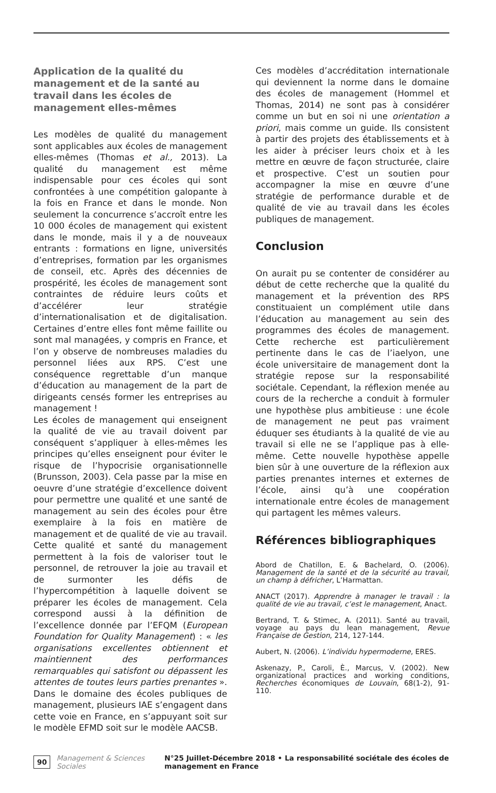Application de la qualité du management et de la santé au travail dans les écoles de management elles-mêmes
Les modèles de qualité du management sont applicables aux écoles de management elles-mêmes (Thomas et al., 2013). La qualité du management est même indispensable pour ces écoles qui sont confrontées à une compétition galopante à la fois en France et dans le monde. Non seulement la concurrence s’accroît entre les 10 000 écoles de management qui existent dans le monde, mais il y a de nouveaux entrants : formations en ligne, universités d’entreprises, formation par les organismes de conseil, etc. Après des décennies de prospérité, les écoles de management sont contraintes de réduire leurs coûts et d’accélérer leur stratégie d’internationalisation et de digitalisation. Certaines d’entre elles font même faillite ou sont mal managées, y compris en France, et l’on y observe de nombreuses maladies du personnel liées aux RPS. C’est une conséquence regrettable d’un manque d’éducation au management de la part de dirigeants censés former les entreprises au management !
Les écoles de management qui enseignent la qualité de vie au travail doivent par conséquent s’appliquer à elles-mêmes les principes qu’elles enseignent pour éviter le risque de l’hypocrisie organisationnelle (Brunsson, 2003). Cela passe par la mise en oeuvre d’une stratégie d’excellence doivent pour permettre une qualité et une santé de management au sein des écoles pour être exemplaire à la fois en matière de management et de qualité de vie au travail. Cette qualité et santé du management permettent à la fois de valoriser tout le personnel, de retrouver la joie au travail et de surmonter les défis de l’hypercompétition à laquelle doivent se préparer les écoles de management. Cela correspond aussi à la définition de l’excellence donnée par l’EFQM (European Foundation for Quality Management) : « les organisations excellentes obtiennent et maintiennent des performances remarquables qui satisfont ou dépassent les attentes de toutes leurs parties prenantes ». Dans le domaine des écoles publiques de management, plusieurs IAE s’engagent dans cette voie en France, en s’appuyant soit sur le modèle EFMD soit sur le modèle AACSB.
Ces modèles d’accréditation internationale qui deviennent la norme dans le domaine des écoles de management (Hommel et Thomas, 2014) ne sont pas à considérer comme un but en soi ni une orientation a priori, mais comme un guide. Ils consistent à partir des projets des établissements et à les aider à préciser leurs choix et à les mettre en œuvre de façon structurée, claire et prospective. C’est un soutien pour accompagner la mise en œuvre d’une stratégie de performance durable et de qualité de vie au travail dans les écoles publiques de management.
Conclusion
On aurait pu se contenter de considérer au début de cette recherche que la qualité du management et la prévention des RPS constituaient un complément utile dans l’éducation au management au sein des programmes des écoles de management. Cette recherche est particulièrement pertinente dans le cas de l’iaelyon, une école universitaire de management dont la stratégie repose sur la responsabilité sociétale. Cependant, la réflexion menée au cours de la recherche a conduit à formuler une hypothèse plus ambitieuse : une école de management ne peut pas vraiment éduquer ses étudiants à la qualité de vie au travail si elle ne se l’applique pas à elle-même. Cette nouvelle hypothèse appelle bien sûr à une ouverture de la réflexion aux parties prenantes internes et externes de l’école, ainsi qu’à une coopération internationale entre écoles de management qui partagent les mêmes valeurs.
Références bibliographiques
Abord de Chatillon, E. & Bachelard, O. (2006). Management de la santé et de la sécurité au travail, un champ à défricher, L’Harmattan.
ANACT (2017). Apprendre à manager le travail : la qualité de vie au travail, c’est le management, Anact.
Bertrand, T. & Stimec, A. (2011). Santé au travail, voyage au pays du lean management, Revue Française de Gestion, 214, 127-144.
Aubert, N. (2006). L’individu hypermoderne, ERES.
Askenazy, P., Caroli, È., Marcus, V. (2002). New organizational practices and working conditions, Recherches économiques de Louvain, 68(1-2), 91-110.
90 Management & Sciences Sociales N°25 Juillet-Décembre 2018 • La responsabilité sociétale des écoles de management en France